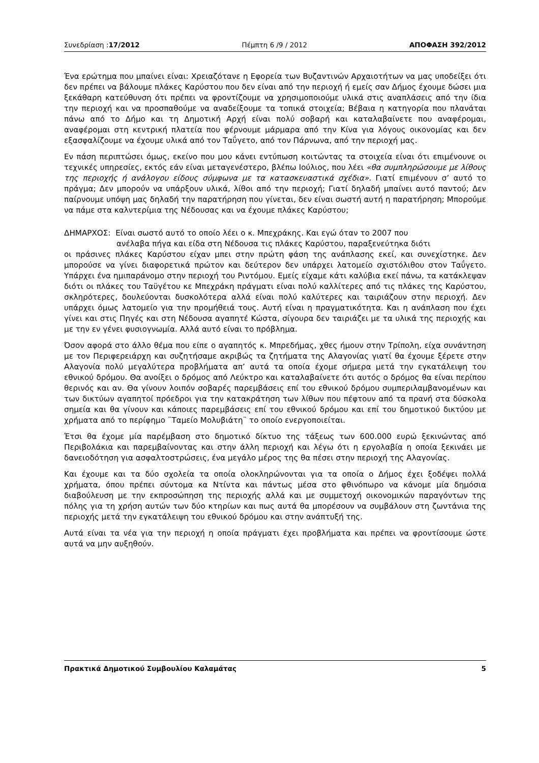Συνεδρίαση :17/2012 Πέμπτη 6 /9 / 2012 ΑΠΟΦΑΣΗ 392/2012
Ένα ερώτημα που μπαίνει είναι: Χρειαζότανε η Εφορεία των Βυζαντινών Αρχαιοτήτων να μας υποδείξει ότι δεν πρέπει να βάλουμε πλάκες Καρύστου που δεν είναι από την περιοχή ή εμείς σαν Δήμος έχουμε δώσει μια ξεκάθαρη κατεύθυνση ότι πρέπει να φροντίζουμε να χρησιμοποιούμε υλικά στις αναπλάσεις από την ίδια την περιοχή και να προσπαθούμε να αναδείξουμε τα τοπικά στοιχεία; Βέβαια η κατηγορία που πλανάται πάνω από το Δήμο και τη Δημοτική Αρχή είναι πολύ σοβαρή και καταλαβαίνετε που αναφέρομαι, αναφέρομαι στη κεντρική πλατεία που φέρνουμε μάρμαρα από την Κίνα για λόγους οικονομίας και δεν εξασφαλίζουμε να έχουμε υλικά από τον Ταΰγετο, από τον Πάρνωνα, από την περιοχή μας.
Εν πάση περιπτώσει όμως, εκείνο που μου κάνει εντύπωση κοιτώντας τα στοιχεία είναι ότι επιμένουνε οι τεχνικές υπηρεσίες, εκτός εάν είναι μεταγενέστερο, βλέπω Ιούλιος, που λέει «θα συμπληρώσουμε με λίθους της περιοχής ή ανάλογου είδους σύμφωνα με τα κατασκευαστικά σχέδια». Γιατί επιμένουν σ’ αυτό το πράγμα; Δεν μπορούν να υπάρξουν υλικά, λίθοι από την περιοχή; Γιατί δηλαδή μπαίνει αυτό παντού; Δεν παίρνουμε υπόψη μας δηλαδή την παρατήρηση που γίνεται, δεν είναι σωστή αυτή η παρατήρηση; Μπορούμε να πάμε στα καλντερίμια της Νέδουσας και να έχουμε πλάκες Καρύστου;
ΔΗΜΑΡΧΟΣ: Είναι σωστό αυτό το οποίο λέει ο κ. Μπεχράκης. Και εγώ όταν το 2007 που
ανέλαβα πήγα και είδα στη Νέδουσα τις πλάκες Καρύστου, παραξενεύτηκα διότι
οι πράσινες πλάκες Καρύστου είχαν μπει στην πρώτη φάση της ανάπλασης εκεί, και συνεχίστηκε. Δεν μπορούσε να γίνει διαφορετικά πρώτον και δεύτερον δεν υπάρχει λατομείο σχιστόλιθου στον Ταΰγετο. Υπάρχει ένα ημιπαράνομο στην περιοχή του Ριντόμου. Εμείς είχαμε κάτι καλύβια εκεί πάνω, τα κατάκλεψαν διότι οι πλάκες του Ταϋγέτου κε Μπεχράκη πράγματι είναι πολύ καλλίτερες από τις πλάκες της Καρύστου, σκληρότερες, δουλεύονται δυσκολότερα αλλά είναι πολύ καλύτερες και ταιριάζουν στην περιοχή. Δεν υπάρχει όμως λατομείο για την προμήθειά τους. Αυτή είναι η πραγματικότητα. Και η ανάπλαση που έχει γίνει και στις Πηγές και στη Νέδουσα αγαπητέ Κώστα, σίγουρα δεν ταιριάζει με τα υλικά της περιοχής και με την εν γένει φυσιογνωμία. Αλλά αυτό είναι το πρόβλημα.
Όσον αφορά στο άλλο θέμα που είπε ο αγαπητός κ. Μπρεδήμας, χθες ήμουν στην Τρίπολη, είχα συνάντηση με τον Περιφερειάρχη και συζητήσαμε ακριβώς τα ζητήματα της Αλαγονίας γιατί θα έχουμε ξέρετε στην Αλαγονία πολύ μεγαλύτερα προβλήματα απ’ αυτά τα οποία έχομε σήμερα μετά την εγκατάλειψη του εθνικού δρόμου. Θα ανοίξει ο δρόμος από Λεύκτρο και καταλαβαίνετε ότι αυτός ο δρόμος θα είναι περίπου θερινός και αν. Θα γίνουν λοιπόν σοβαρές παρεμβάσεις επί του εθνικού δρόμου συμπεριλαμβανομένων και των δικτύων αγαπητοί πρόεδροι για την κατακράτηση των λίθων που πέφτουν από τα πρανή στα δύσκολα σημεία και θα γίνουν και κάποιες παρεμβάσεις επί του εθνικού δρόμου και επί του δημοτικού δικτύου με χρήματα από το περίφημο ¨Ταμείο Μολυβιάτη¨ το οποίο ενεργοποιείται.
Έτσι θα έχομε μία παρέμβαση στο δημοτικό δίκτυο της τάξεως των 600.000 ευρώ ξεκινώντας από Περιβολάκια και παρεμβαίνοντας και στην άλλη περιοχή και λέγω ότι η εργολαβία η οποία ξεκινάει με δανειοδότηση για ασφαλτοστρώσεις, ένα μεγάλο μέρος της θα πέσει στην περιοχή της Αλαγονίας.
Και έχουμε και τα δύο σχολεία τα οποία ολοκληρώνονται για τα οποία ο Δήμος έχει ξοδέψει πολλά χρήματα, όπου πρέπει σύντομα κα Ντίντα και πάντως μέσα στο φθινόπωρο να κάνομε μία δημόσια διαβούλευση με την εκπροσώπηση της περιοχής αλλά και με συμμετοχή οικονομικών παραγόντων της πόλης για τη χρήση αυτών των δύο κτηρίων και πως αυτά θα μπορέσουν να συμβάλουν στη ζωντάνια της περιοχής μετά την εγκατάλειψη του εθνικού δρόμου και στην ανάπτυξή της.
Αυτά είναι τα νέα για την περιοχή η οποία πράγματι έχει προβλήματα και πρέπει να φροντίσουμε ώστε αυτά να μην αυξηθούν.
Πρακτικά Δημοτικού Συμβουλίου Καλαμάτας 5